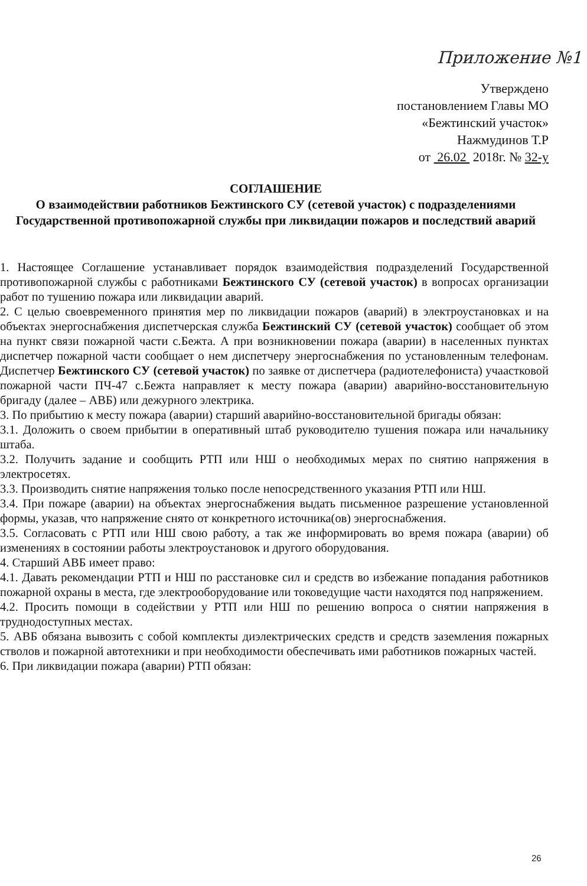Приложение №1
Утверждено
постановлением Главы МО
«Бежтинский участок»
Нажмудинов Т.Р
от 26.02 2018г. № 32-у
СОГЛАШЕНИЕ
О взаимодействии работников Бежтинского СУ (сетевой участок) с подразделениями Государственной противопожарной службы при ликвидации пожаров и последствий аварий
1. Настоящее Соглашение устанавливает порядок взаимодействия подразделений Государственной противопожарной службы с работниками Бежтинского СУ (сетевой участок) в вопросах организации работ по тушению пожара или ликвидации аварий.
2. С целью своевременного принятия мер по ликвидации пожаров (аварий) в электроустановках и на объектах энергоснабжения диспетчерская служба Бежтинский СУ (сетевой участок) сообщает об этом на пункт связи пожарной части с.Бежта. А при возникновении пожара (аварии) в населенных пунктах диспетчер пожарной части сообщает о нем диспетчеру энергоснабжения по установленным телефонам. Диспетчер Бежтинского СУ (сетевой участок) по заявке от диспетчера (радиотелефониста) учаастковой пожарной части ПЧ-47 с.Бежта направляет к месту пожара (аварии) аварийно-восстановительную бригаду (далее – АВБ) или дежурного электрика.
3. По прибытию к месту пожара (аварии) старший аварийно-восстановительной бригады обязан:
3.1. Доложить о своем прибытии в оперативный штаб руководителю тушения пожара или начальнику штаба.
3.2. Получить задание и сообщить РТП или НШ о необходимых мерах по снятию напряжения в электросетях.
3.3. Производить снятие напряжения только после непосредственного указания РТП или НШ.
3.4. При пожаре (аварии) на объектах энергоснабжения выдать письменное разрешение установленной формы, указав, что напряжение снято от конкретного источника(ов) энергоснабжения.
3.5. Согласовать с РТП или НШ свою работу, а так же информировать во время пожара (аварии) об изменениях в состоянии работы электроустановок и другого оборудования.
4. Старший АВБ имеет право:
4.1. Давать рекомендации РТП и НШ по расстановке сил и средств во избежание попадания работников пожарной охраны в места, где электрооборудование или токоведущие части находятся под напряжением.
4.2. Просить помощи в содействии у РТП или НШ по решению вопроса о снятии напряжения в труднодоступных местах.
5. АВБ обязана вывозить с собой комплекты диэлектрических средств и средств заземления пожарных стволов и пожарной автотехники и при необходимости обеспечивать ими работников пожарных частей.
6. При ликвидации пожара (аварии) РТП обязан:
26